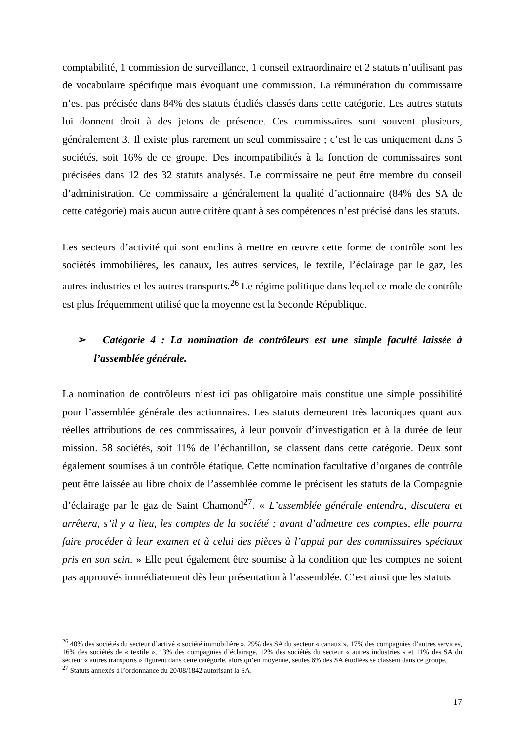comptabilité, 1 commission de surveillance, 1 conseil extraordinaire et 2 statuts n’utilisant pas de vocabulaire spécifique mais évoquant une commission. La rémunération du commissaire n’est pas précisée dans 84% des statuts étudiés classés dans cette catégorie. Les autres statuts lui donnent droit à des jetons de présence. Ces commissaires sont souvent plusieurs, généralement 3. Il existe plus rarement un seul commissaire ; c’est le cas uniquement dans 5 sociétés, soit 16% de ce groupe. Des incompatibilités à la fonction de commissaires sont précisées dans 12 des 32 statuts analysés. Le commissaire ne peut être membre du conseil d’administration. Ce commissaire a généralement la qualité d’actionnaire (84% des SA de cette catégorie) mais aucun autre critère quant à ses compétences n’est précisé dans les statuts.
Les secteurs d’activité qui sont enclins à mettre en œuvre cette forme de contrôle sont les sociétés immobilières, les canaux, les autres services, le textile, l’éclairage par le gaz, les autres industries et les autres transports.<sup>26</sup> Le régime politique dans lequel ce mode de contrôle est plus fréquemment utilisé que la moyenne est la Seconde République.
➢ Catégorie 4 : La nomination de contrôleurs est une simple faculté laissée à l’assemblée générale.
La nomination de contrôleurs n’est ici pas obligatoire mais constitue une simple possibilité pour l’assemblée générale des actionnaires. Les statuts demeurent très laconiques quant aux réelles attributions de ces commissaires, à leur pouvoir d’investigation et à la durée de leur mission. 58 sociétés, soit 11% de l’échantillon, se classent dans cette catégorie. Deux sont également soumises à un contrôle étatique. Cette nomination facultative d’organes de contrôle peut être laissée au libre choix de l’assemblée comme le précisent les statuts de la Compagnie d’éclairage par le gaz de Saint Chamond<sup>27</sup>. « L’assemblée générale entendra, discutera et arrêtera, s’il y a lieu, les comptes de la société ; avant d’admettre ces comptes, elle pourra faire procéder à leur examen et à celui des pièces à l’appui par des commissaires spéciaux pris en son sein. » Elle peut également être soumise à la condition que les comptes ne soient pas approuvés immédiatement dès leur présentation à l’assemblée. C’est ainsi que les statuts
<sup>26</sup> 40% des sociétés du secteur d’activé « société immobilière », 29% des SA du secteur « canaux », 17% des compagnies d’autres services, 16% des sociétés de « textile », 13% des compagnies d’éclairage, 12% des sociétés du secteur « autres industries » et 11% des SA du secteur « autres transports » figurent dans cette catégorie, alors qu’en moyenne, seules 6% des SA étudiées se classent dans ce groupe.
<sup>27</sup> Statuts annexés à l’ordonnance du 20/08/1842 autorisant la SA.
17